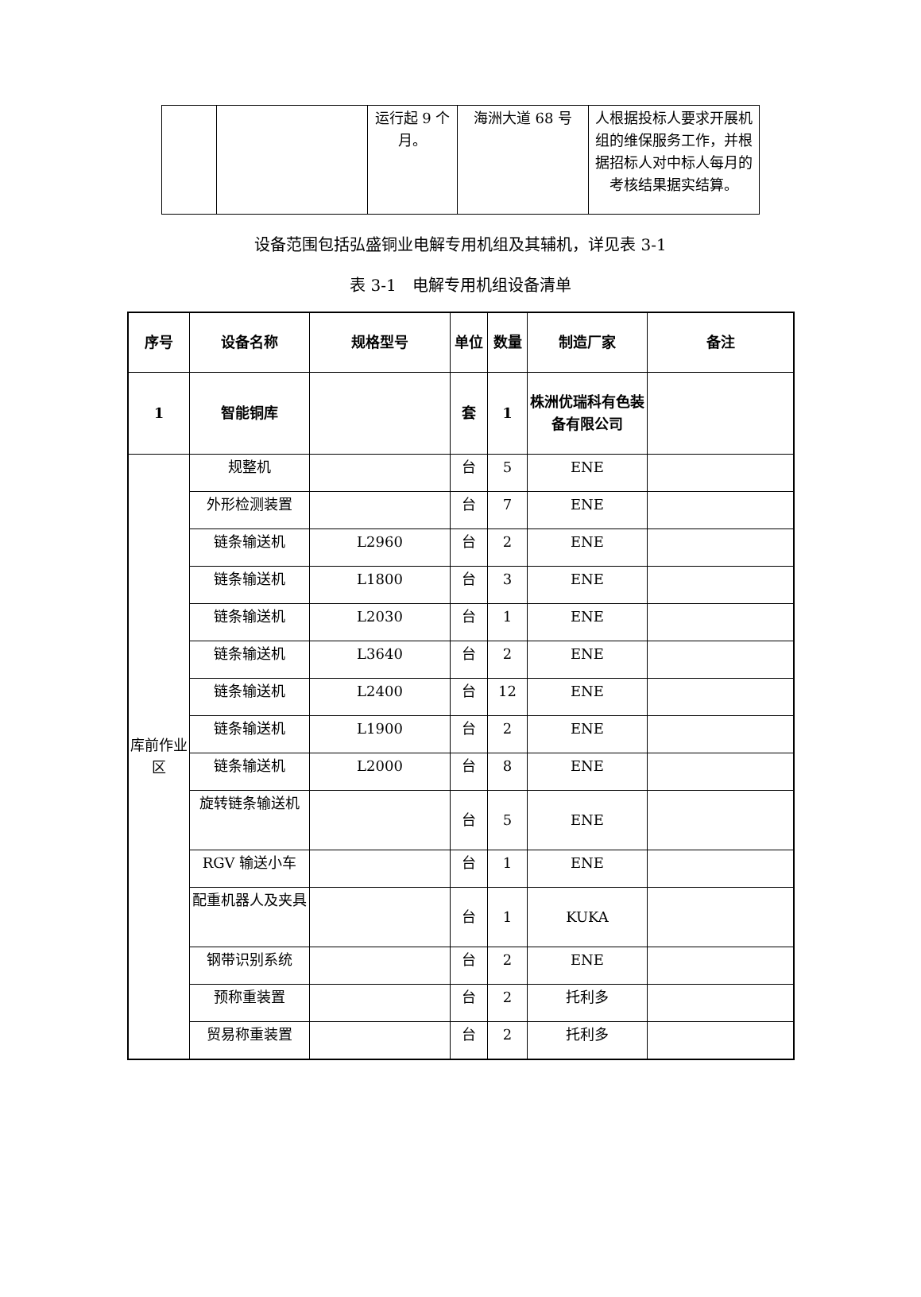| | | 运行起 9 个月。 | 海洲大道 68 号 | 人根据投标人要求开展机组的维保服务工作，并根据招标人对中标人每月的考核结果据实结算。 |
设备范围包括弘盛铜业电解专用机组及其辅机，详见表 3-1
表 3-1　电解专用机组设备清单
| 序号 | 设备名称 | 规格型号 | 单位 | 数量 | 制造厂家 | 备注 |
| --- | --- | --- | --- | --- | --- | --- |
| 1 | 智能铜库 | | 套 | 1 | 株洲优瑞科有色装备有限公司 | |
| 库前作业区 | 规整机 | | 台 | 5 | ENE | |
| | 外形检测装置 | | 台 | 7 | ENE | |
| | 链条输送机 | L2960 | 台 | 2 | ENE | |
| | 链条输送机 | L1800 | 台 | 3 | ENE | |
| | 链条输送机 | L2030 | 台 | 1 | ENE | |
| | 链条输送机 | L3640 | 台 | 2 | ENE | |
| | 链条输送机 | L2400 | 台 | 12 | ENE | |
| | 链条输送机 | L1900 | 台 | 2 | ENE | |
| | 链条输送机 | L2000 | 台 | 8 | ENE | |
| | 旋转链条输送机 | | 台 | 5 | ENE | |
| | RGV 输送小车 | | 台 | 1 | ENE | |
| | 配重机器人及夹具 | | 台 | 1 | KUKA | |
| | 钢带识别系统 | | 台 | 2 | ENE | |
| | 预称重装置 | | 台 | 2 | 托利多 | |
| | 贸易称重装置 | | 台 | 2 | 托利多 | |